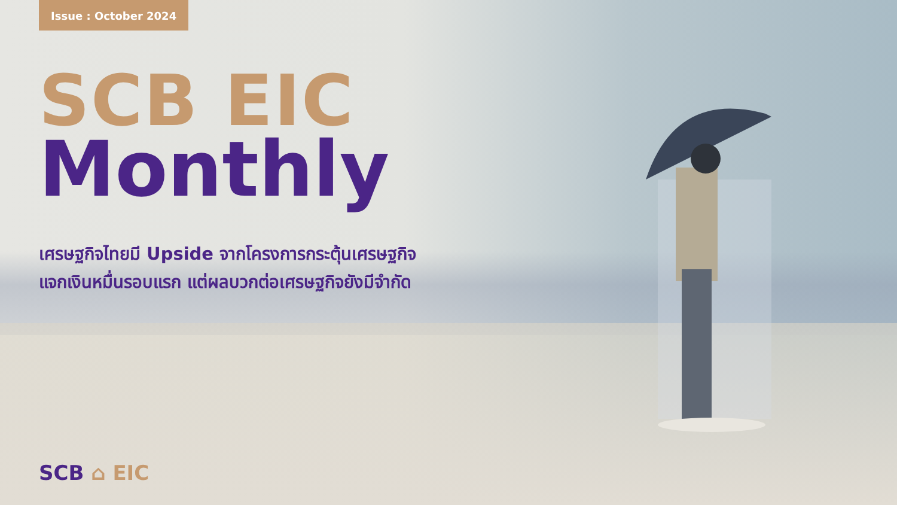Issue : October 2024
SCB EIC
Monthly
เศรษฐกิจไทยมี Upside จากโครงการกระตุ้นเศรษฐกิจ
แจกเงินหมื่นรอบแรก แต่ผลบวกต่อเศรษฐกิจยังมีจำกัด
SCB ⌂ EIC